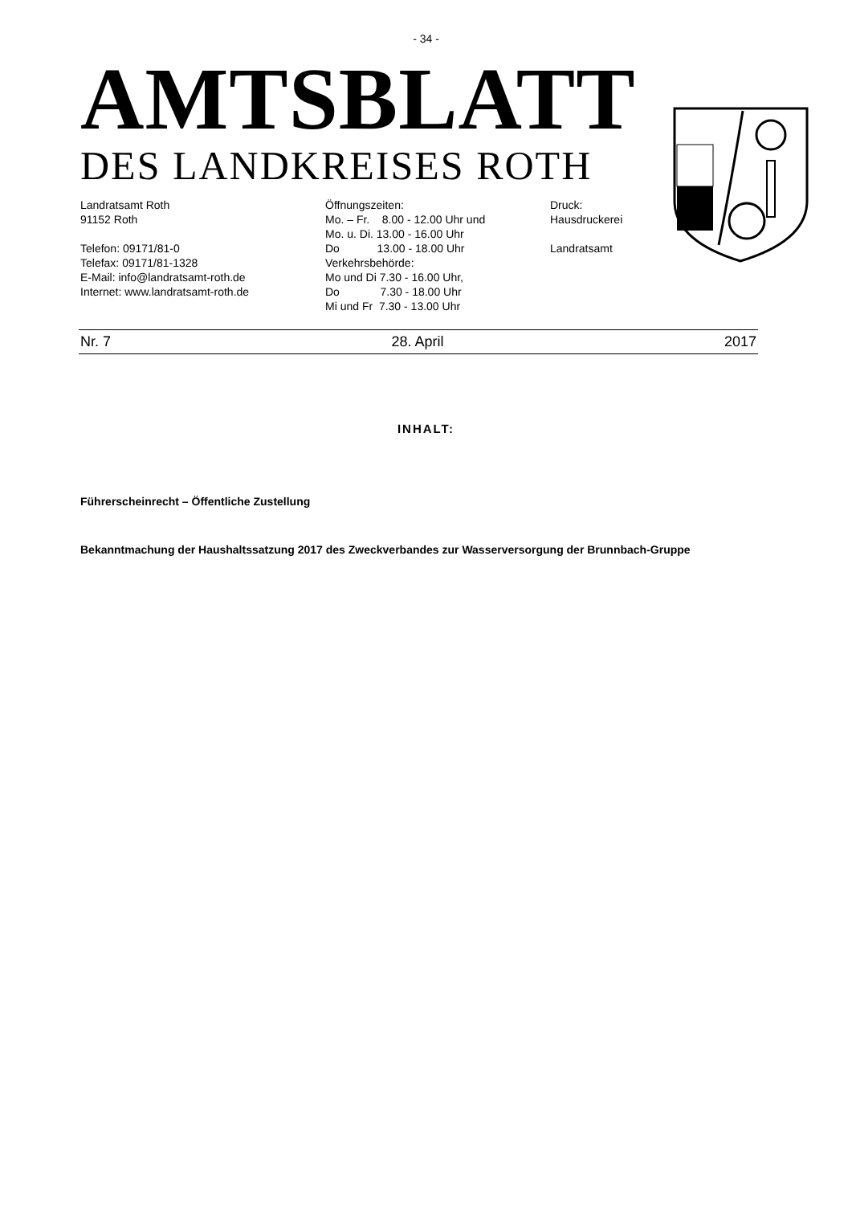- 34 -
AMTSBLATT
DES LANDKREISES ROTH
Landratsamt Roth 91152 Roth Telefon: 09171/81-0 Telefax: 09171/81-1328 E-Mail: info@landratsamt-roth.de Internet: www.landratsamt-roth.de
Öffnungszeiten: Mo. – Fr. 8.00 - 12.00 Uhr und Mo. u. Di. 13.00 - 16.00 Uhr Do 13.00 - 18.00 Uhr Verkehrsbehörde: Mo und Di 7.30 - 16.00 Uhr, Do 7.30 - 18.00 Uhr Mi und Fr 7.30 - 13.00 Uhr
Druck: Hausdruckerei Landratsamt
Nr. 7 28. April 2017
INHALT:
Führerscheinrecht – Öffentliche Zustellung
Bekanntmachung der Haushaltssatzung 2017 des Zweckverbandes zur Wasserversorgung der Brunnbach-Gruppe